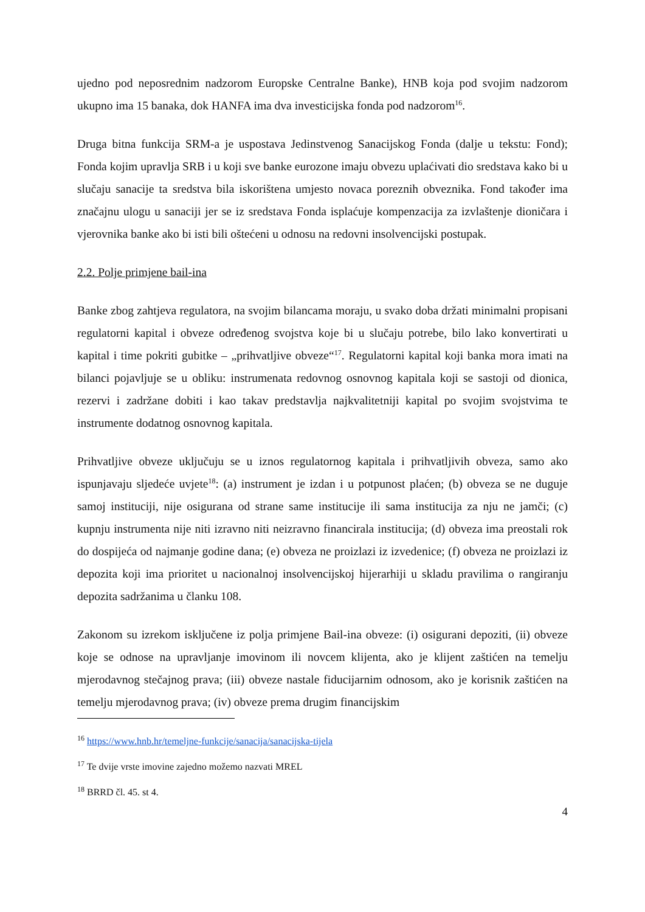ujedno pod neposrednim nadzorom Europske Centralne Banke), HNB koja pod svojim nadzorom ukupno ima 15 banaka, dok HANFA ima dva investicijska fonda pod nadzorom<sup>16</sup>.
Druga bitna funkcija SRM-a je uspostava Jedinstvenog Sanacijskog Fonda (dalje u tekstu: Fond); Fonda kojim upravlja SRB i u koji sve banke eurozone imaju obvezu uplaćivati dio sredstava kako bi u slučaju sanacije ta sredstva bila iskorištena umjesto novaca poreznih obveznika. Fond također ima značajnu ulogu u sanaciji jer se iz sredstava Fonda isplaćuje kompenzacija za izvlaštenje dioničara i vjerovnika banke ako bi isti bili oštećeni u odnosu na redovni insolvencijski postupak.
2.2. Polje primjene bail-ina
Banke zbog zahtjeva regulatora, na svojim bilancama moraju, u svako doba držati minimalni propisani regulatorni kapital i obveze određenog svojstva koje bi u slučaju potrebe, bilo lako konvertirati u kapital i time pokriti gubitke – „prihvatljive obveze“<sup>17</sup>. Regulatorni kapital koji banka mora imati na bilanci pojavljuje se u obliku: instrumenata redovnog osnovnog kapitala koji se sastoji od dionica, rezervi i zadržane dobiti i kao takav predstavlja najkvalitetniji kapital po svojim svojstvima te instrumente dodatnog osnovnog kapitala.
Prihvatljive obveze uključuju se u iznos regulatornog kapitala i prihvatljivih obveza, samo ako ispunjavaju sljedeće uvjete<sup>18</sup>: (a) instrument je izdan i u potpunost plaćen; (b) obveza se ne duguje samoj instituciji, nije osigurana od strane same institucije ili sama institucija za nju ne jamči; (c) kupnju instrumenta nije niti izravno niti neizravno financirala institucija; (d) obveza ima preostali rok do dospijeća od najmanje godine dana; (e) obveza ne proizlazi iz izvedenice; (f) obveza ne proizlazi iz depozita koji ima prioritet u nacionalnoj insolvencijskoj hijerarhiji u skladu pravilima o rangiranju depozita sadržanima u članku 108.
Zakonom su izrekom isključene iz polja primjene Bail-ina obveze: (i) osigurani depoziti, (ii) obveze koje se odnose na upravljanje imovinom ili novcem klijenta, ako je klijent zaštićen na temelju mjerodavnog stečajnog prava; (iii) obveze nastale fiducijarnim odnosom, ako je korisnik zaštićen na temelju mjerodavnog prava; (iv) obveze prema drugim financijskim
<sup>16</sup> https://www.hnb.hr/temeljne-funkcije/sanacija/sanacijska-tijela
<sup>17</sup> Te dvije vrste imovine zajedno možemo nazvati MREL
<sup>18</sup> BRRD čl. 45. st 4.
4